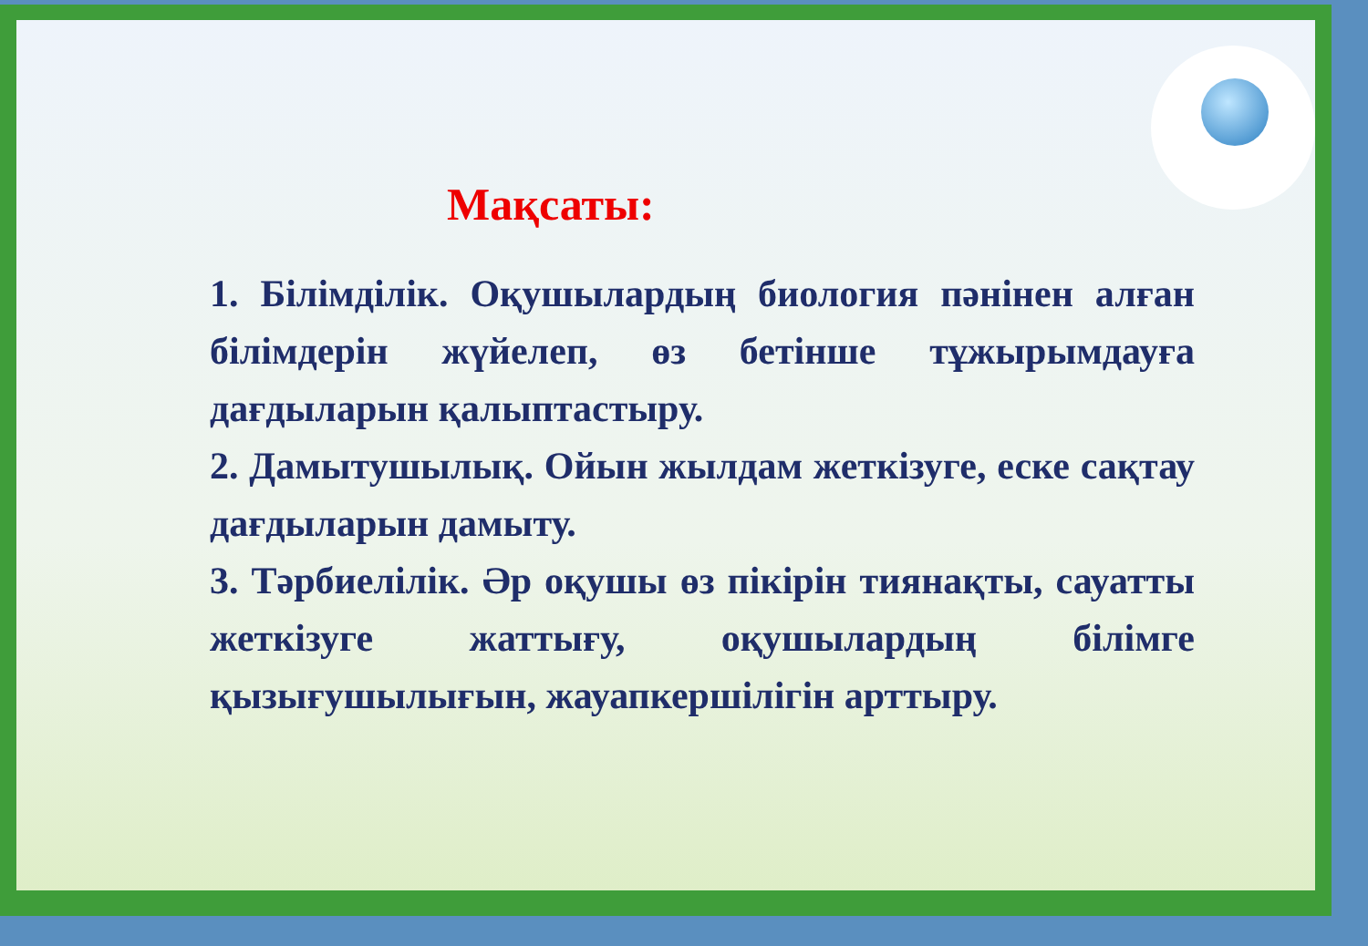Мақсаты:
1. Білімділік. Оқушылардың биология пәнінен алған білімдерін жүйелеп, өз бетінше тұжырымдауға дағдыларын қалыптастыру.
2. Дамытушылық. Ойын жылдам жеткізуге, еске сақтау дағдыларын дамыту.
3. Тәрбиелілік. Әр оқушы өз пікірін тиянақты, сауатты жеткізуге жаттығу, оқушылардың білімге қызығушылығын, жауапкершілігін арттыру.